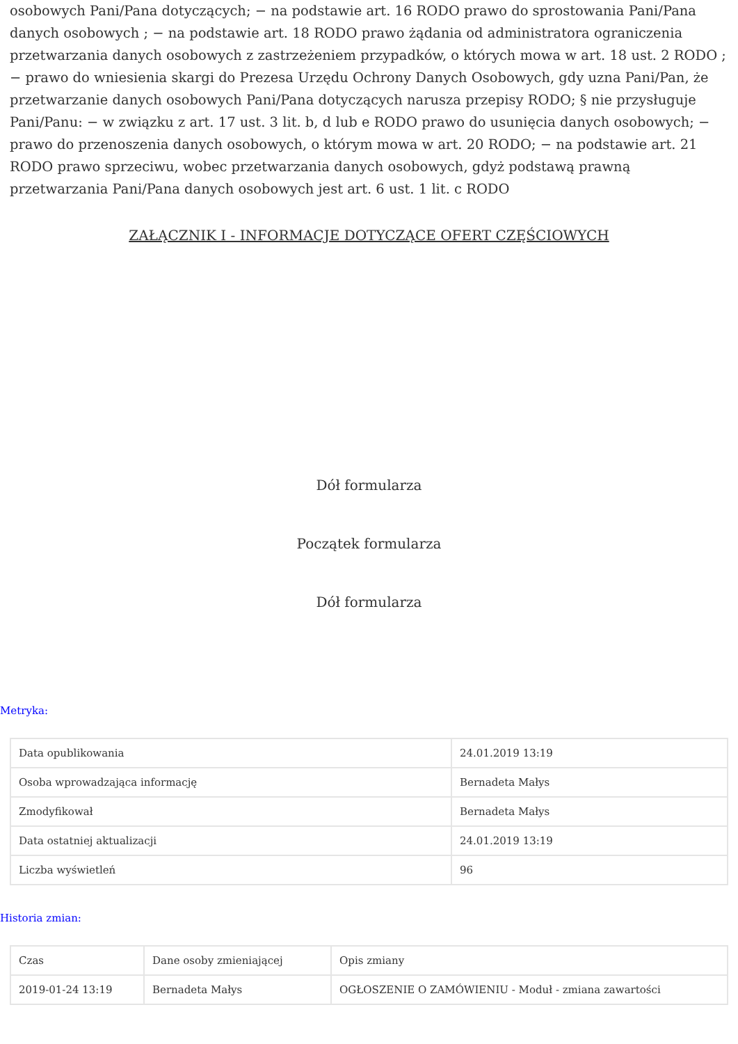osobowych Pani/Pana dotyczących; − na podstawie art. 16 RODO prawo do sprostowania Pani/Pana danych osobowych ; − na podstawie art. 18 RODO prawo żądania od administratora ograniczenia przetwarzania danych osobowych z zastrzeżeniem przypadków, o których mowa w art. 18 ust. 2 RODO ; − prawo do wniesienia skargi do Prezesa Urzędu Ochrony Danych Osobowych, gdy uzna Pani/Pan, że przetwarzanie danych osobowych Pani/Pana dotyczących narusza przepisy RODO; § nie przysługuje Pani/Panu: − w związku z art. 17 ust. 3 lit. b, d lub e RODO prawo do usunięcia danych osobowych; − prawo do przenoszenia danych osobowych, o którym mowa w art. 20 RODO; − na podstawie art. 21 RODO prawo sprzeciwu, wobec przetwarzania danych osobowych, gdyż podstawą prawną przetwarzania Pani/Pana danych osobowych jest art. 6 ust. 1 lit. c RODO
ZAŁĄCZNIK I - INFORMACJE DOTYCZĄCE OFERT CZĘŚCIOWYCH
Dół formularza
Początek formularza
Dół formularza
Metryka:
| Data opublikowania | 24.01.2019 13:19 |
| Osoba wprowadzająca informację | Bernadeta Małys |
| Zmodyfikował | Bernadeta Małys |
| Data ostatniej aktualizacji | 24.01.2019 13:19 |
| Liczba wyświetleń | 96 |
Historia zmian:
| Czas | Dane osoby zmieniającej | Opis zmiany |
| 2019-01-24 13:19 | Bernadeta Małys | OGŁOSZENIE O ZAMÓWIENIU - Moduł - zmiana zawartości |